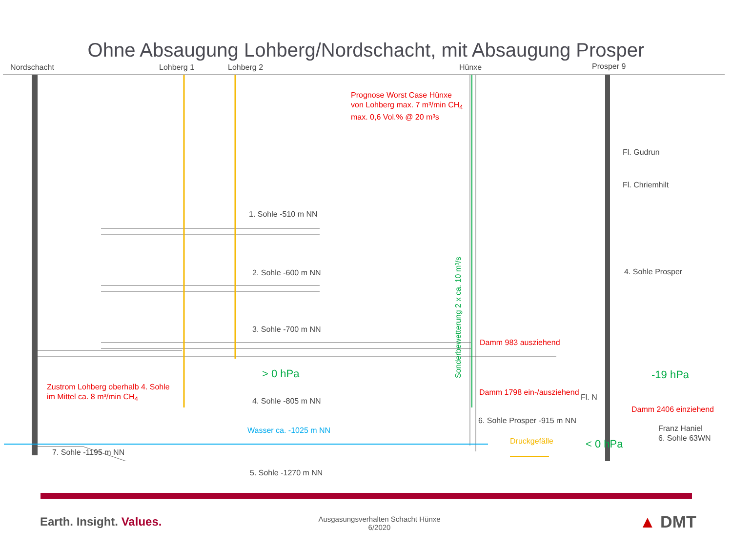Ohne Absaugung Lohberg/Nordschacht, mit Absaugung Prosper
Nordschacht Lohberg 1 Lohberg 2 Hünxe Prosper 9
Prognose Worst Case Hünxe
von Lohberg max. 7 m³/min CH<sub>4</sub>
max. 0,6 Vol.% @ 20 m³s
Fl. Gudrun
Fl. Chriemhilt
1. Sohle -510 m NN
2. Sohle -600 m NN 4. Sohle Prosper
Sonderbewetterung 2 x ca. 10 m³/s
3. Sohle -700 m NN
Damm 983 ausziehend
> 0 hPa -19 hPa
Zustrom Lohberg oberhalb 4. Sohle
im Mittel ca. 8 m³/min CH<sub>4</sub> Damm 1798 ein-/ausziehend
4. Sohle -805 m NN Fl. N
Damm 2406 einziehend
6. Sohle Prosper -915 m NN
Franz Haniel
6. Sohle 63WN
Wasser ca. -1025 m NN
Druckgefälle < 0 hPa
7. Sohle -1195 m NN
5. Sohle -1270 m NN
Earth. Insight. Values.
Ausgasungsverhalten Schacht Hünxe
6/2020
▲ DMT